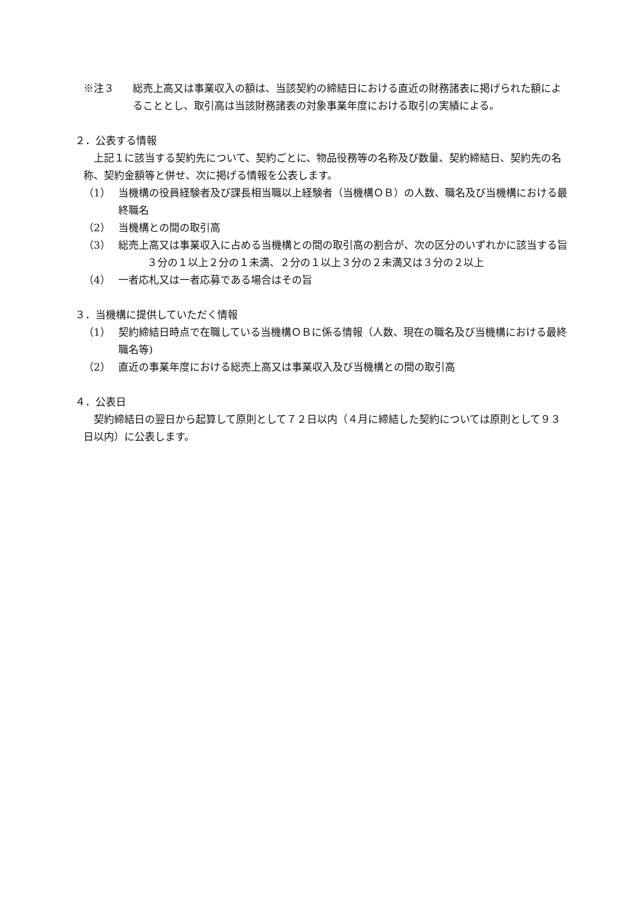※注３ 総売上高又は事業収入の額は、当該契約の締結日における直近の財務諸表に掲げられた額によることとし、取引高は当該財務諸表の対象事業年度における取引の実績による。
２．公表する情報
上記１に該当する契約先について、契約ごとに、物品役務等の名称及び数量、契約締結日、契約先の名称、契約金額等と併せ、次に掲げる情報を公表します。
（1） 当機構の役員経験者及び課長相当職以上経験者（当機構ＯＢ）の人数、職名及び当機構における最終職名
（2） 当機構との間の取引高
（3） 総売上高又は事業収入に占める当機構との間の取引高の割合が、次の区分のいずれかに該当する旨
３分の１以上２分の１未満、２分の１以上３分の２未満又は３分の２以上
（4） 一者応札又は一者応募である場合はその旨
３．当機構に提供していただく情報
（1） 契約締結日時点で在職している当機構ＯＢに係る情報（人数、現在の職名及び当機構における最終職名等)
（2） 直近の事業年度における総売上高又は事業収入及び当機構との間の取引高
４．公表日
契約締結日の翌日から起算して原則として７２日以内（４月に締結した契約については原則として９３日以内）に公表します。